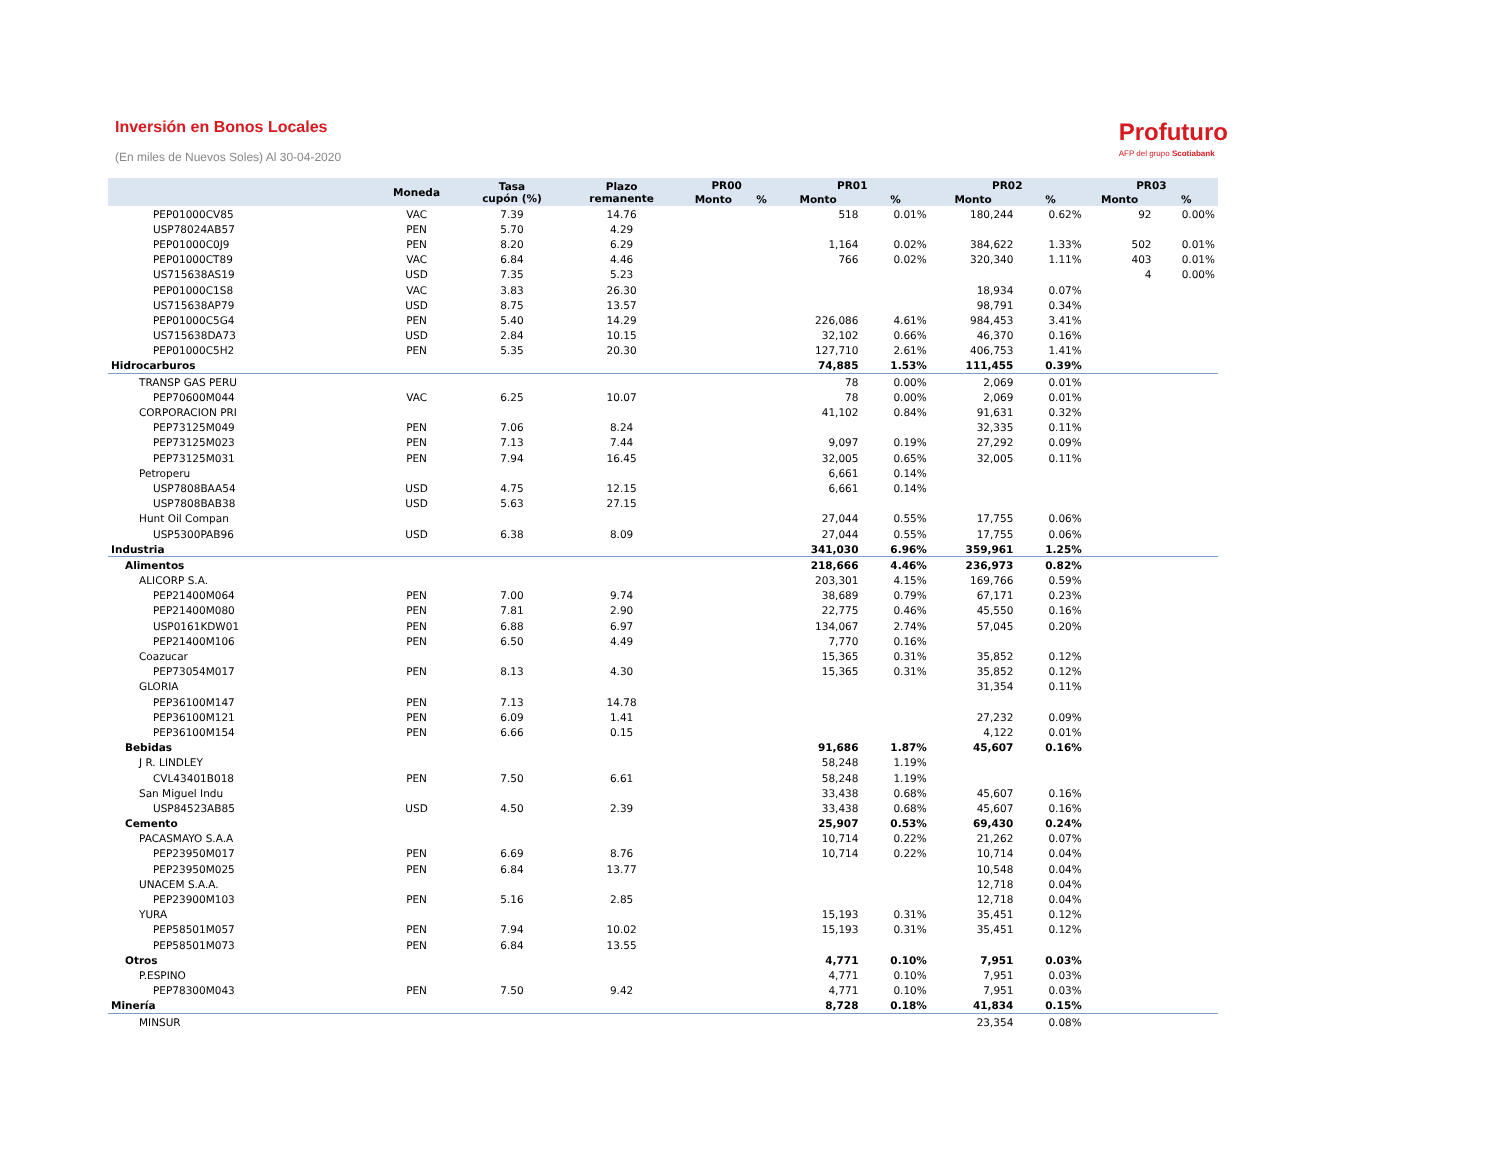Inversión en Bonos Locales
(En miles de Nuevos Soles) Al 30-04-2020
Profuturo
AFP del grupo Scotiabank
| | Moneda | Tasa cupón (%) | Plazo remanente | PR00 | | PR01 | | PR02 | | PR03 | |
| --- | --- | --- | --- | --- | --- | --- | --- | --- | --- | --- | --- |
| | | | | Monto | % | Monto | % | Monto | % | Monto | % |
| PEP01000CV85 | VAC | 7.39 | 14.76 | | | 518 | 0.01% | 180,244 | 0.62% | 92 | 0.00% |
| USP78024AB57 | PEN | 5.70 | 4.29 | | | | | | | | |
| PEP01000C0J9 | PEN | 8.20 | 6.29 | | | 1,164 | 0.02% | 384,622 | 1.33% | 502 | 0.01% |
| PEP01000CT89 | VAC | 6.84 | 4.46 | | | 766 | 0.02% | 320,340 | 1.11% | 403 | 0.01% |
| US715638AS19 | USD | 7.35 | 5.23 | | | | | | | 4 | 0.00% |
| PEP01000C1S8 | VAC | 3.83 | 26.30 | | | | | 18,934 | 0.07% | | |
| US715638AP79 | USD | 8.75 | 13.57 | | | | | 98,791 | 0.34% | | |
| PEP01000C5G4 | PEN | 5.40 | 14.29 | | | 226,086 | 4.61% | 984,453 | 3.41% | | |
| US715638DA73 | USD | 2.84 | 10.15 | | | 32,102 | 0.66% | 46,370 | 0.16% | | |
| PEP01000C5H2 | PEN | 5.35 | 20.30 | | | 127,710 | 2.61% | 406,753 | 1.41% | | |
| Hidrocarburos | | | | | | 74,885 | 1.53% | 111,455 | 0.39% | | |
| TRANSP GAS PERU | | | | | | 78 | 0.00% | 2,069 | 0.01% | | |
| PEP70600M044 | VAC | 6.25 | 10.07 | | | 78 | 0.00% | 2,069 | 0.01% | | |
| CORPORACION PRI | | | | | | 41,102 | 0.84% | 91,631 | 0.32% | | |
| PEP73125M049 | PEN | 7.06 | 8.24 | | | | | 32,335 | 0.11% | | |
| PEP73125M023 | PEN | 7.13 | 7.44 | | | 9,097 | 0.19% | 27,292 | 0.09% | | |
| PEP73125M031 | PEN | 7.94 | 16.45 | | | 32,005 | 0.65% | 32,005 | 0.11% | | |
| Petroperu | | | | | | 6,661 | 0.14% | | | | |
| USP7808BAA54 | USD | 4.75 | 12.15 | | | 6,661 | 0.14% | | | | |
| USP7808BAB38 | USD | 5.63 | 27.15 | | | | | | | | |
| Hunt Oil Compan | | | | | | 27,044 | 0.55% | 17,755 | 0.06% | | |
| USP5300PAB96 | USD | 6.38 | 8.09 | | | 27,044 | 0.55% | 17,755 | 0.06% | | |
| Industria | | | | | | 341,030 | 6.96% | 359,961 | 1.25% | | |
| Alimentos | | | | | | 218,666 | 4.46% | 236,973 | 0.82% | | |
| ALICORP S.A. | | | | | | 203,301 | 4.15% | 169,766 | 0.59% | | |
| PEP21400M064 | PEN | 7.00 | 9.74 | | | 38,689 | 0.79% | 67,171 | 0.23% | | |
| PEP21400M080 | PEN | 7.81 | 2.90 | | | 22,775 | 0.46% | 45,550 | 0.16% | | |
| USP0161KDW01 | PEN | 6.88 | 6.97 | | | 134,067 | 2.74% | 57,045 | 0.20% | | |
| PEP21400M106 | PEN | 6.50 | 4.49 | | | 7,770 | 0.16% | | | | |
| Coazucar | | | | | | 15,365 | 0.31% | 35,852 | 0.12% | | |
| PEP73054M017 | PEN | 8.13 | 4.30 | | | 15,365 | 0.31% | 35,852 | 0.12% | | |
| GLORIA | | | | | | | | 31,354 | 0.11% | | |
| PEP36100M147 | PEN | 7.13 | 14.78 | | | | | | | | |
| PEP36100M121 | PEN | 6.09 | 1.41 | | | | | 27,232 | 0.09% | | |
| PEP36100M154 | PEN | 6.66 | 0.15 | | | | | 4,122 | 0.01% | | |
| Bebidas | | | | | | 91,686 | 1.87% | 45,607 | 0.16% | | |
| J R. LINDLEY | | | | | | 58,248 | 1.19% | | | | |
| CVL43401B018 | PEN | 7.50 | 6.61 | | | 58,248 | 1.19% | | | | |
| San Miguel Indu | | | | | | 33,438 | 0.68% | 45,607 | 0.16% | | |
| USP84523AB85 | USD | 4.50 | 2.39 | | | 33,438 | 0.68% | 45,607 | 0.16% | | |
| Cemento | | | | | | 25,907 | 0.53% | 69,430 | 0.24% | | |
| PACASMAYO S.A.A | | | | | | 10,714 | 0.22% | 21,262 | 0.07% | | |
| PEP23950M017 | PEN | 6.69 | 8.76 | | | 10,714 | 0.22% | 10,714 | 0.04% | | |
| PEP23950M025 | PEN | 6.84 | 13.77 | | | | | 10,548 | 0.04% | | |
| UNACEM S.A.A. | | | | | | | | 12,718 | 0.04% | | |
| PEP23900M103 | PEN | 5.16 | 2.85 | | | | | 12,718 | 0.04% | | |
| YURA | | | | | | 15,193 | 0.31% | 35,451 | 0.12% | | |
| PEP58501M057 | PEN | 7.94 | 10.02 | | | 15,193 | 0.31% | 35,451 | 0.12% | | |
| PEP58501M073 | PEN | 6.84 | 13.55 | | | | | | | | |
| Otros | | | | | | 4,771 | 0.10% | 7,951 | 0.03% | | |
| P.ESPINO | | | | | | 4,771 | 0.10% | 7,951 | 0.03% | | |
| PEP78300M043 | PEN | 7.50 | 9.42 | | | 4,771 | 0.10% | 7,951 | 0.03% | | |
| Minería | | | | | | 8,728 | 0.18% | 41,834 | 0.15% | | |
| MINSUR | | | | | | | | 23,354 | 0.08% | | |